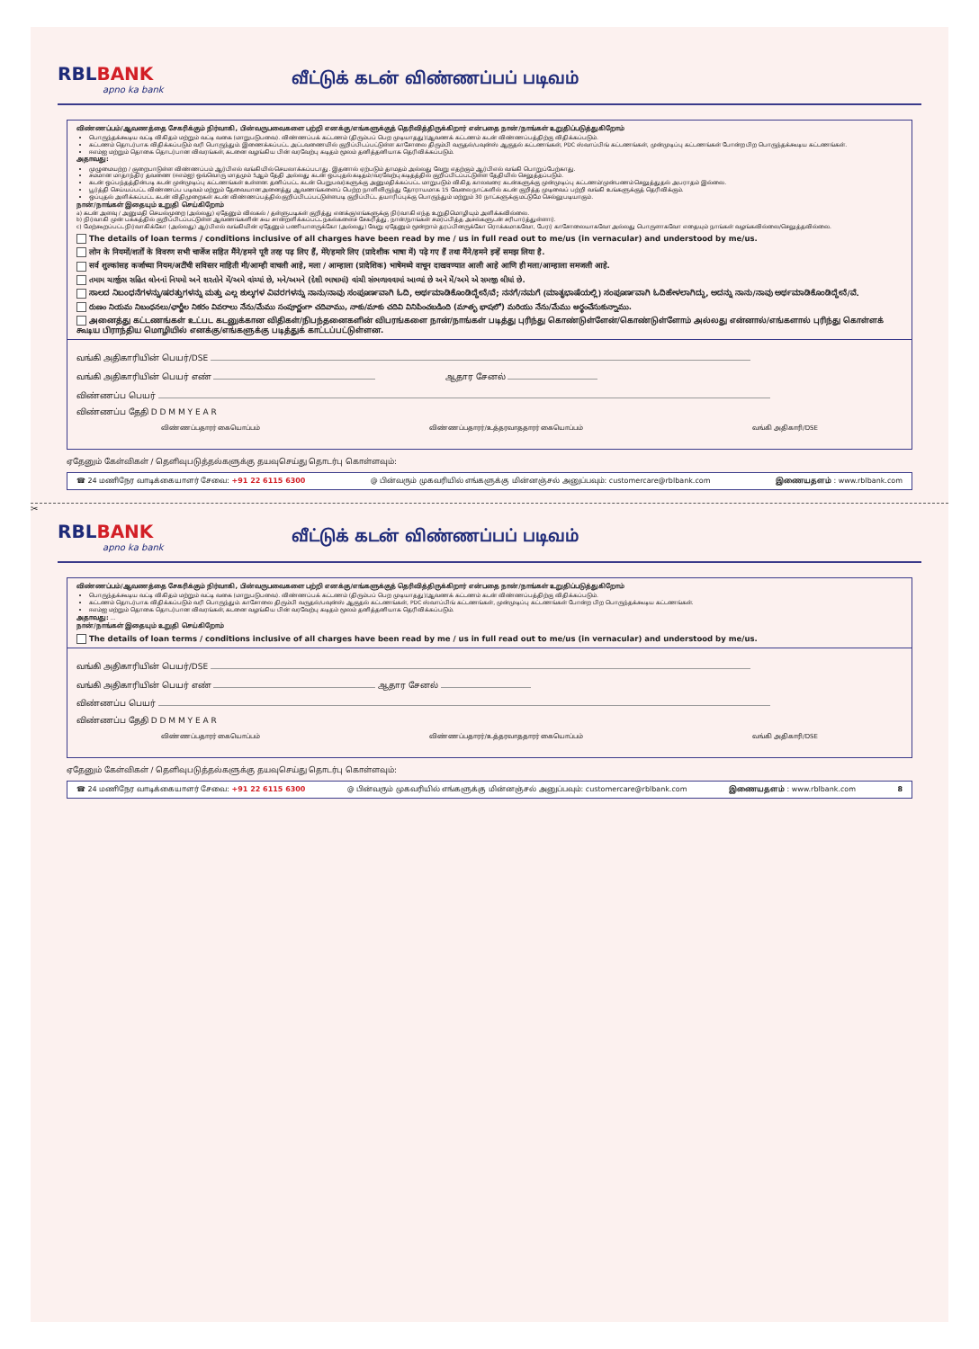RBLBANK
apno ka bank
வீட்டுக் கடன் விண்ணப்பப் படிவம்
விண்ணப்பம்/ஆவணத்தை சேகரிக்கும் நிர்வாகி, பின்வருபவைகளை பற்றி எனக்கு/எங்களுக்குத் தெரிவித்திருக்கிறார் என்பதை நான்/நாங்கள் உறுதிப்படுத்துகிறோம்
பொருந்தக்கூடிய வட்டி விகிதம் மற்றும் வட்டி வகை (மாறுபடுபவை). விண்ணப்பக் கட்டணம் (திரும்பப் பெற முடியாதது)/ஆவணக் கட்டணம் கடன் விண்ணப்பத்திற்கு விதிக்கப்படும்.
கட்டணம் தொடர்பாக விதிக்கப்படும் வரி பொருந்தும். இணைக்கப்பட்ட அட்டவணையில் குறிப்பிடப்பட்டுள்ள காசோலை திரும்பி வருதல்/பவுன்ஸ் ஆகுதல் கட்டணங்கள், PDC ஸ்வாப்பிங் கட்டணங்கள், முன்முடிப்பு கட்டணங்கள் போன்ற பிற பொருந்தக்கூடிய கட்டணங்கள்.
ஈஎம்ஐ மற்றும் தொகை தொடர்பான விவரங்கள், கடனை வழங்கிய பின் வரவேற்பு கடிதம் மூலம் தனித்தனியாக தெரிவிக்கப்படும்.
அதாவது:
முழுமையற்ற / குறைபாடுள்ள விண்ணப்பம் ஆர்பிஎல் வங்கியில் செயலாக்கப்படாது. இதனால் ஏற்படும் தாமதம் அல்லது வேறு எதற்கும் ஆர்பிஎல் வங்கி பொறுப்பேற்காது.
சமமான மாதாந்திர தவணை (ஈஎம்ஐ) ஒவ்வொரு மாதமும் 5ஆம் தேதி அல்லது கடன் ஒப்புதல் கடிதம்/வரவேற்பு கடிதத்தில் குறிப்பிடப்பட்டுள்ள தேதியில் செலுத்தப்படும்.
கடன் ஒப்பந்தத்தின்படி கடன் முன்முடிப்பு கட்டணங்கள் உள்ளன. தனிப்பட்ட கடன் பெறுபவர்களுக்கு அனுமதிக்கப்பட்ட மாறுபடும் விகித காலவரை கடன்களுக்கு முன்முடிப்பு கட்டணம்/முன்பணம் செலுத்துதல் அபராதம் இல்லை.
பூர்த்தி செய்யப்பட்ட விண்ணப்ப படிவம் மற்றும் தேவையான அனைத்து ஆவணங்களைப் பெற்ற நாளிலிருந்து தோராயமாக 15 வேலை நாட்களில் கடன் குறித்த முடிவைப் பற்றி வங்கி உங்களுக்குத் தெரிவிக்கும்.
ஒப்புதல் அளிக்கப்பட்ட கடன் விதிமுறைகள் கடன் விண்ணப்பத்தில் குறிப்பிடப்பட்டுள்ளபடி குறிப்பிட்ட தயாரிப்புக்கு பொருந்தும் மற்றும் 30 நாட்களுக்கு மட்டுமே செல்லுபடியாகும்.
நான்/நாங்கள் இதையும் உறுதி செய்கிறோம்
a) கடன் அளவு / அனுமதி செயல்முறை (அல்லது) ஏதேனும் விலகல் / தள்ளுபடிகள் குறித்து எனக்கு/எங்களுக்கு நிர்வாகி எந்த உறுதிமொழியும் அளிக்கவில்லை.
b) நிர்வாகி முன் பக்கத்தில் குறிப்பிடப்பட்டுள்ள ஆவணங்களின் சுய சான்றளிக்கப்பட்ட நகல்களைச் சேகரித்து, நான்/நாங்கள் சமர்ப்பித்த அசல்களுடன் சரிபார்த்துள்ளார்.
c) மேற்கூறப்பட்ட நிர்வாகிக்கோ (அல்லது) ஆர்பிஎல் வங்கியின் ஏதேனும் பணியாளருக்கோ (அல்லது) வேறு ஏதேனும் மூன்றாம் தரப்பினருக்கோ ரொக்கமாகவோ, பேரர் காசோலையாகவோ அல்லது பொருளாகவோ எதையும் நாங்கள் வழங்கவில்லை/செலுத்தவில்லை.
The details of loan terms / conditions inclusive of all charges have been read by me / us in full read out to me/us (in vernacular) and understood by me/us.
लोन के नियमों/शर्तों के विवरण सभी चार्जेज सहित मैंने/हमने पूरी तरह पढ़ लिए हैं, मेरे/हमारे लिए (प्रादेशीक भाषा में) पढ़े गए हैं तथा मैंने/हमने इन्हें समझ लिया है.
सर्व शुल्कांसह कर्जाच्या नियम/अटींची सविस्तर माहिती मी/आम्ही वाचली आहे, मला / आम्हाला (प्रादेशिक) भाषेमध्ये वाचून दाखवण्यात आली आहे आणि ही मला/आम्हाला समजली आहे.
તમામ ચાર્જીસ સહિત લોનનાં નિયમો અને શરતોને મેં/અમે વાંચ્યાં છે, મને/અમને (દેશી ભાષામાં) વાંચી સંભળાવવામાં આવ્યાં છે અને મેં/અમે એ સમજી લીધાં છે.
ಸಾಲದ ನಿಬಂಧನೆಗಳನ್ನು/ಷರತ್ತುಗಳನ್ನು ಮತ್ತು ಎಲ್ಲ ಶುಲ್ಕಗಳ ವಿವರಗಳನ್ನು ನಾನು/ನಾವು ಸಂಪೂರ್ಣವಾಗಿ ಓದಿ, ಅರ್ಥಮಾಡಿಕೊಂಡಿದ್ದೇನೆ/ವೆ; ನನಗೆ/ನಮಗೆ (ಮಾತೃಭಾಷೆಯಲ್ಲಿ) ಸಂಪೂರ್ಣವಾಗಿ ಓದಿಹೇಳಲಾಗಿದ್ದು, ಅದನ್ನು ನಾನು/ನಾವು ಅರ್ಥಮಾಡಿಕೊಂಡಿದ್ದೇನೆ/ವೆ.
రుణం నియమ నిబంధనలు/ఛార్జీల నికరం వివరాలు నేను/మేము సంపూర్ణంగా చదివాము, నాకు/మాకు చదివి వినిపించబడింది (మాతృ భాషలో) మరియు నేను/మేము అర్థంచేసుకున్నాము.
அனைத்து கட்டணங்கள் உட்பட கடனுக்கான விதிகள்/நிபந்தனைகளின் விபரங்களை நான்/நாங்கள் படித்து புரிந்து கொண்டுள்ளேன்/கொண்டுள்ளோம் அல்லது என்னால்/எங்களால் புரிந்து கொள்ளக் கூடிய பிராந்திய மொழியில் எனக்கு/எங்களுக்கு படித்துக் காட்டப்பட்டுள்ளன.
வங்கி அதிகாரியின் பெயர்/DSE
வங்கி அதிகாரியின் பெயர் எண் ஆதார சேனல்
விண்ணப்ப பெயர்
விண்ணப்ப தேதி D D M M Y E A R
விண்ணப்பதாரர் கையொப்பம் விண்ணப்பதாரர்/உத்தரவாததாரர் கையொப்பம் வங்கி அதிகாரி/DSE
ஏதேனும் கேள்விகள் / தெளிவுபடுத்தல்களுக்கு தயவுசெய்து தொடர்பு கொள்ளவும்:
☎ 24 மணிநேர வாடிக்கையாளர் சேவை: +91 22 6115 6300 @ பின்வரும் முகவரியில் எங்களுக்கு மின்னஞ்சல் அனுப்பவும்: customercare@rblbank.com இணையதளம் : www.rblbank.com
✂
RBLBANK
apno ka bank
வீட்டுக் கடன் விண்ணப்பப் படிவம்
விண்ணப்பம்/ஆவணத்தை சேகரிக்கும் நிர்வாகி, பின்வருபவைகளை பற்றி எனக்கு/எங்களுக்குத் தெரிவித்திருக்கிறார் என்பதை நான்/நாங்கள் உறுதிப்படுத்துகிறோம்
பொருந்தக்கூடிய வட்டி விகிதம் மற்றும் வட்டி வகை (மாறுபடுபவை). விண்ணப்பக் கட்டணம் (திரும்பப் பெற முடியாதது)/ஆவணக் கட்டணம் கடன் விண்ணப்பத்திற்கு விதிக்கப்படும்.
கட்டணம் தொடர்பாக விதிக்கப்படும் வரி பொருந்தும். காசோலை திரும்பி வருதல்/பவுன்ஸ் ஆகுதல் கட்டணங்கள், PDC ஸ்வாப்பிங் கட்டணங்கள், முன்முடிப்பு கட்டணங்கள் போன்ற பிற பொருந்தக்கூடிய கட்டணங்கள்.
ஈஎம்ஐ மற்றும் தொகை தொடர்பான விவரங்கள், கடனை வழங்கிய பின் வரவேற்பு கடிதம் மூலம் தனித்தனியாக தெரிவிக்கப்படும்.
அதாவது: ...
நான்/நாங்கள் இதையும் உறுதி செய்கிறோம்
The details of loan terms / conditions inclusive of all charges have been read by me / us in full read out to me/us (in vernacular) and understood by me/us.
வங்கி அதிகாரியின் பெயர்/DSE
வங்கி அதிகாரியின் பெயர் எண் ஆதார சேனல்
விண்ணப்ப பெயர்
விண்ணப்ப தேதி D D M M Y E A R
விண்ணப்பதாரர் கையொப்பம் விண்ணப்பதாரர்/உத்தரவாததாரர் கையொப்பம் வங்கி அதிகாரி/DSE
ஏதேனும் கேள்விகள் / தெளிவுபடுத்தல்களுக்கு தயவுசெய்து தொடர்பு கொள்ளவும்:
☎ 24 மணிநேர வாடிக்கையாளர் சேவை: +91 22 6115 6300 @ பின்வரும் முகவரியில் எங்களுக்கு மின்னஞ்சல் அனுப்பவும்: customercare@rblbank.com இணையதளம் : www.rblbank.com 8